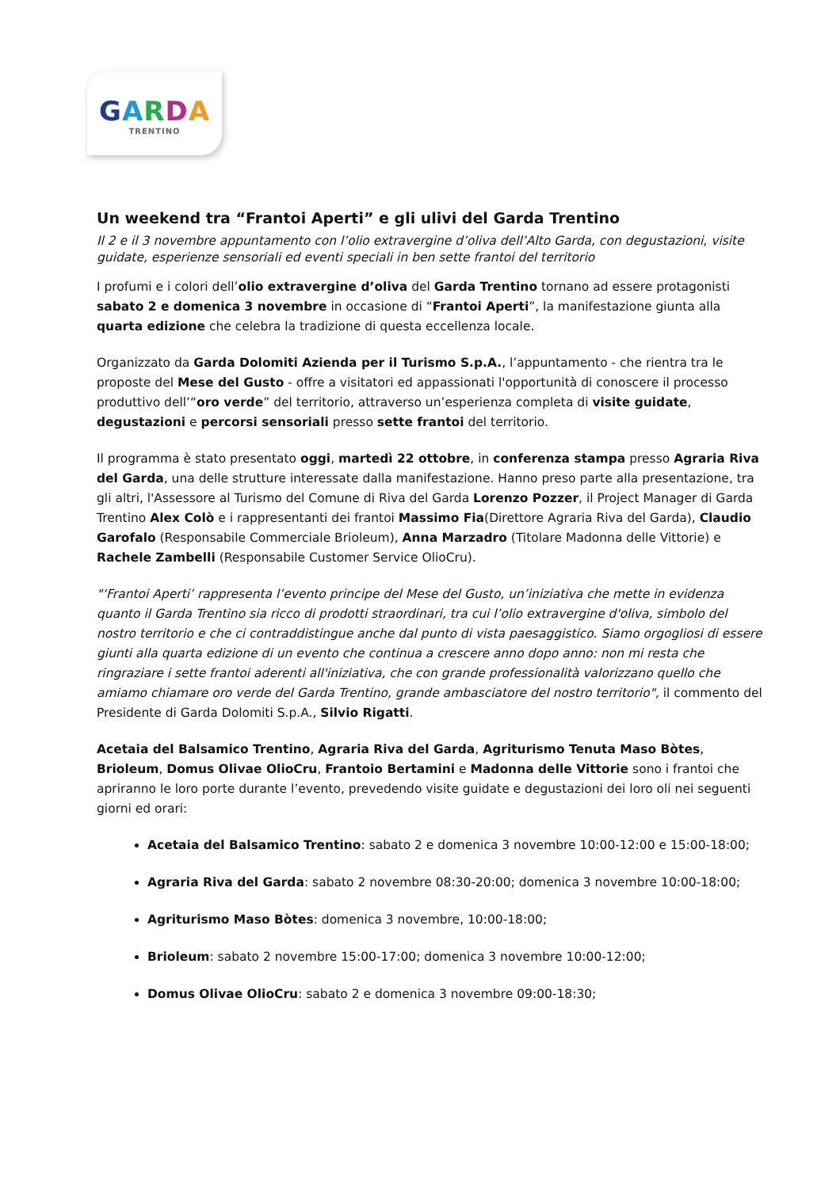GARDA
TRENTINO
Un weekend tra “Frantoi Aperti” e gli ulivi del Garda Trentino
Il 2 e il 3 novembre appuntamento con l’olio extravergine d’oliva dell’Alto Garda, con degustazioni, visite guidate, esperienze sensoriali ed eventi speciali in ben sette frantoi del territorio
I profumi e i colori dell’olio extravergine d’oliva del Garda Trentino tornano ad essere protagonisti sabato 2 e domenica 3 novembre in occasione di “Frantoi Aperti”, la manifestazione giunta alla quarta edizione che celebra la tradizione di questa eccellenza locale.
Organizzato da Garda Dolomiti Azienda per il Turismo S.p.A., l’appuntamento - che rientra tra le proposte del Mese del Gusto - offre a visitatori ed appassionati l'opportunità di conoscere il processo produttivo dell’“oro verde” del territorio, attraverso un’esperienza completa di visite guidate, degustazioni e percorsi sensoriali presso sette frantoi del territorio.
Il programma è stato presentato oggi, martedì 22 ottobre, in conferenza stampa presso Agraria Riva del Garda, una delle strutture interessate dalla manifestazione. Hanno preso parte alla presentazione, tra gli altri, l'Assessore al Turismo del Comune di Riva del Garda Lorenzo Pozzer, il Project Manager di Garda Trentino Alex Colò e i rappresentanti dei frantoi Massimo Fia(Direttore Agraria Riva del Garda), Claudio Garofalo (Responsabile Commerciale Brioleum), Anna Marzadro (Titolare Madonna delle Vittorie) e Rachele Zambelli (Responsabile Customer Service OlioCru).
"‘Frantoi Aperti’ rappresenta l’evento principe del Mese del Gusto, un’iniziativa che mette in evidenza quanto il Garda Trentino sia ricco di prodotti straordinari, tra cui l’olio extravergine d'oliva, simbolo del nostro territorio e che ci contraddistingue anche dal punto di vista paesaggistico. Siamo orgogliosi di essere giunti alla quarta edizione di un evento che continua a crescere anno dopo anno: non mi resta che ringraziare i sette frantoi aderenti all'iniziativa, che con grande professionalità valorizzano quello che amiamo chiamare oro verde del Garda Trentino, grande ambasciatore del nostro territorio", il commento del Presidente di Garda Dolomiti S.p.A., Silvio Rigatti.
Acetaia del Balsamico Trentino, Agraria Riva del Garda, Agriturismo Tenuta Maso Bòtes, Brioleum, Domus Olivae OlioCru, Frantoio Bertamini e Madonna delle Vittorie sono i frantoi che apriranno le loro porte durante l’evento, prevedendo visite guidate e degustazioni dei loro oli nei seguenti giorni ed orari:
Acetaia del Balsamico Trentino: sabato 2 e domenica 3 novembre 10:00-12:00 e 15:00-18:00;
Agraria Riva del Garda: sabato 2 novembre 08:30-20:00; domenica 3 novembre 10:00-18:00;
Agriturismo Maso Bòtes: domenica 3 novembre, 10:00-18:00;
Brioleum: sabato 2 novembre 15:00-17:00; domenica 3 novembre 10:00-12:00;
Domus Olivae OlioCru: sabato 2 e domenica 3 novembre 09:00-18:30;